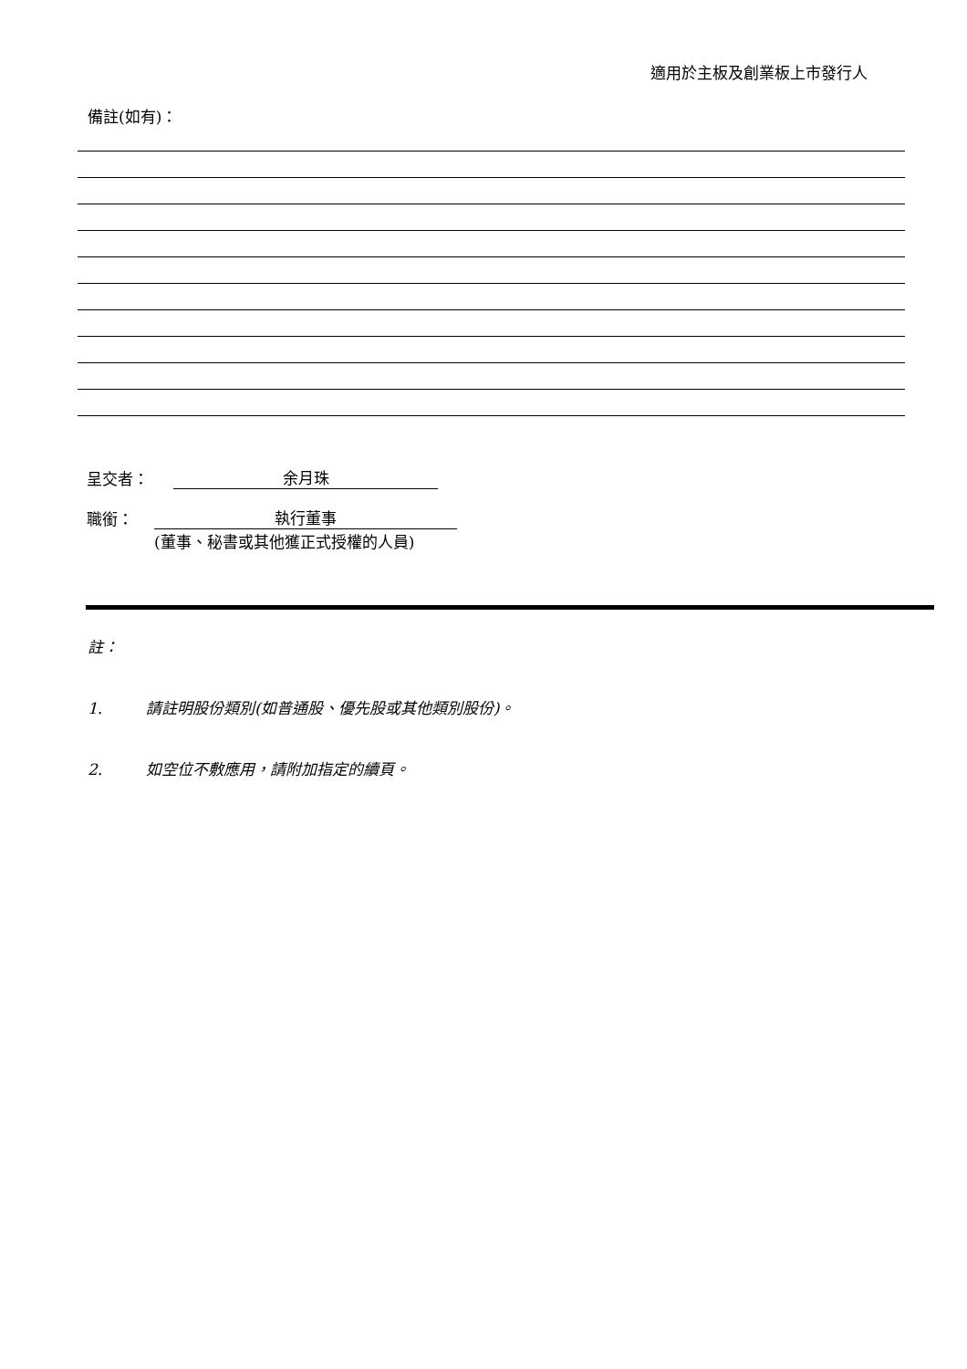適用於主板及創業板上市發行人
備註(如有)：
呈交者： 余月珠
職銜： 執行董事
(董事、秘書或其他獲正式授權的人員)
註：
1. 請註明股份類別(如普通股、優先股或其他類別股份)。
2. 如空位不敷應用，請附加指定的續頁。